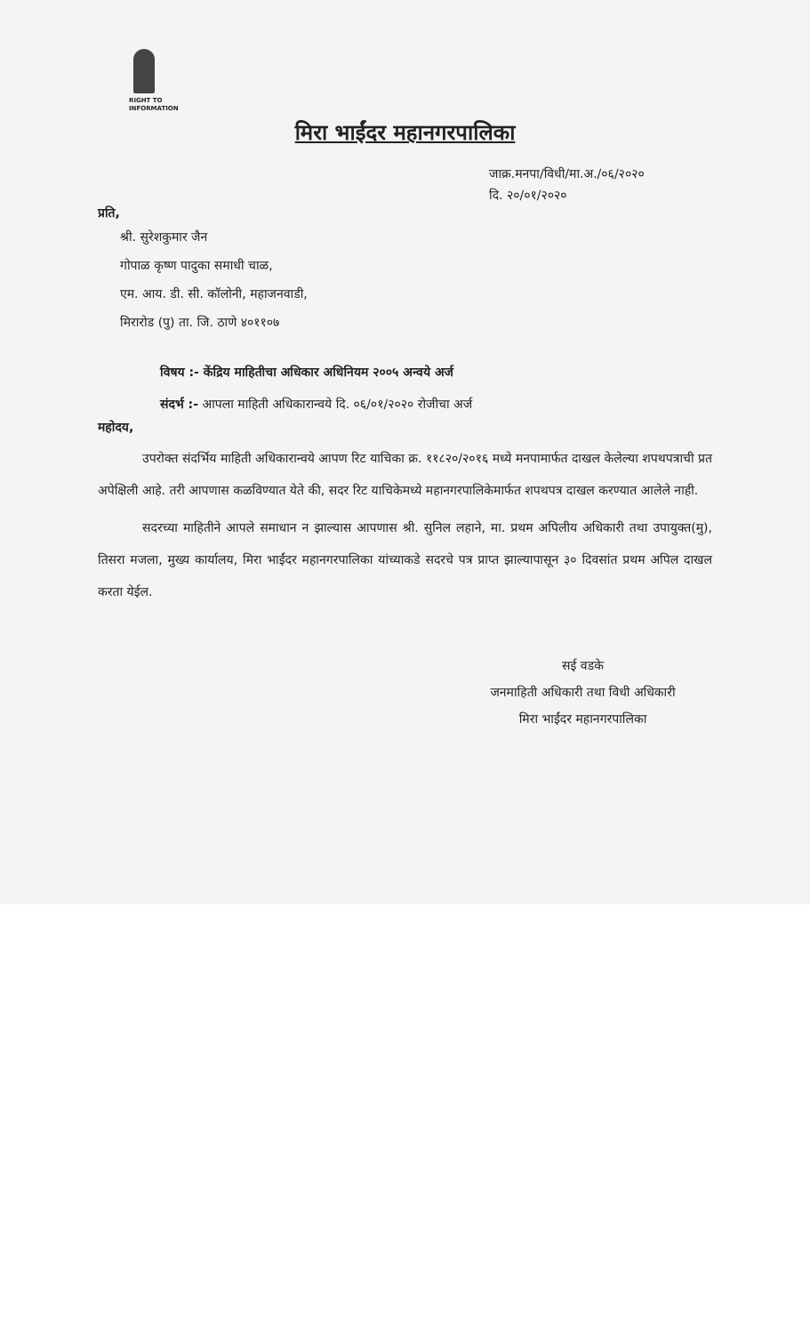RIGHT TO
INFORMATION
मिरा भाईंदर महानगरपालिका
जाक्र.मनपा/विधी/मा.अ./०६/२०२०
दि. २०/०१/२०२०
प्रति,
श्री. सुरेशकुमार जैन
गोपाळ कृष्ण पादुका समाधी चाळ,
एम. आय. डी. सी. कॉलोनी, महाजनवाडी,
मिरारोड (पु) ता. जि. ठाणे ४०११०७
विषय :- केंद्रिय माहितीचा अधिकार अधिनियम २००५ अन्वये अर्ज
संदर्भ :- आपला माहिती अधिकारान्वये दि. ०६/०१/२०२० रोजीचा अर्ज
महोदय,
उपरोक्त संदर्भिय माहिती अधिकारान्वये आपण रिट याचिका क्र. ११८२०/२०१६ मध्ये मनपामार्फत दाखल केलेल्या शपथपत्राची प्रत अपेक्षिली आहे. तरी आपणास कळविण्यात येते की, सदर रिट याचिकेमध्ये महानगरपालिकेमार्फत शपथपत्र दाखल करण्यात आलेले नाही.
सदरच्या माहितीने आपले समाधान न झाल्यास आपणास श्री. सुनिल लहाने, मा. प्रथम अपिलीय अधिकारी तथा उपायुक्त(मु), तिसरा मजला, मुख्य कार्यालय, मिरा भाईंदर महानगरपालिका यांच्याकडे सदरचे पत्र प्राप्त झाल्यापासून ३० दिवसांत प्रथम अपिल दाखल करता येईल.
सई वडके
जनमाहिती अधिकारी तथा विधी अधिकारी
मिरा भाईंदर महानगरपालिका